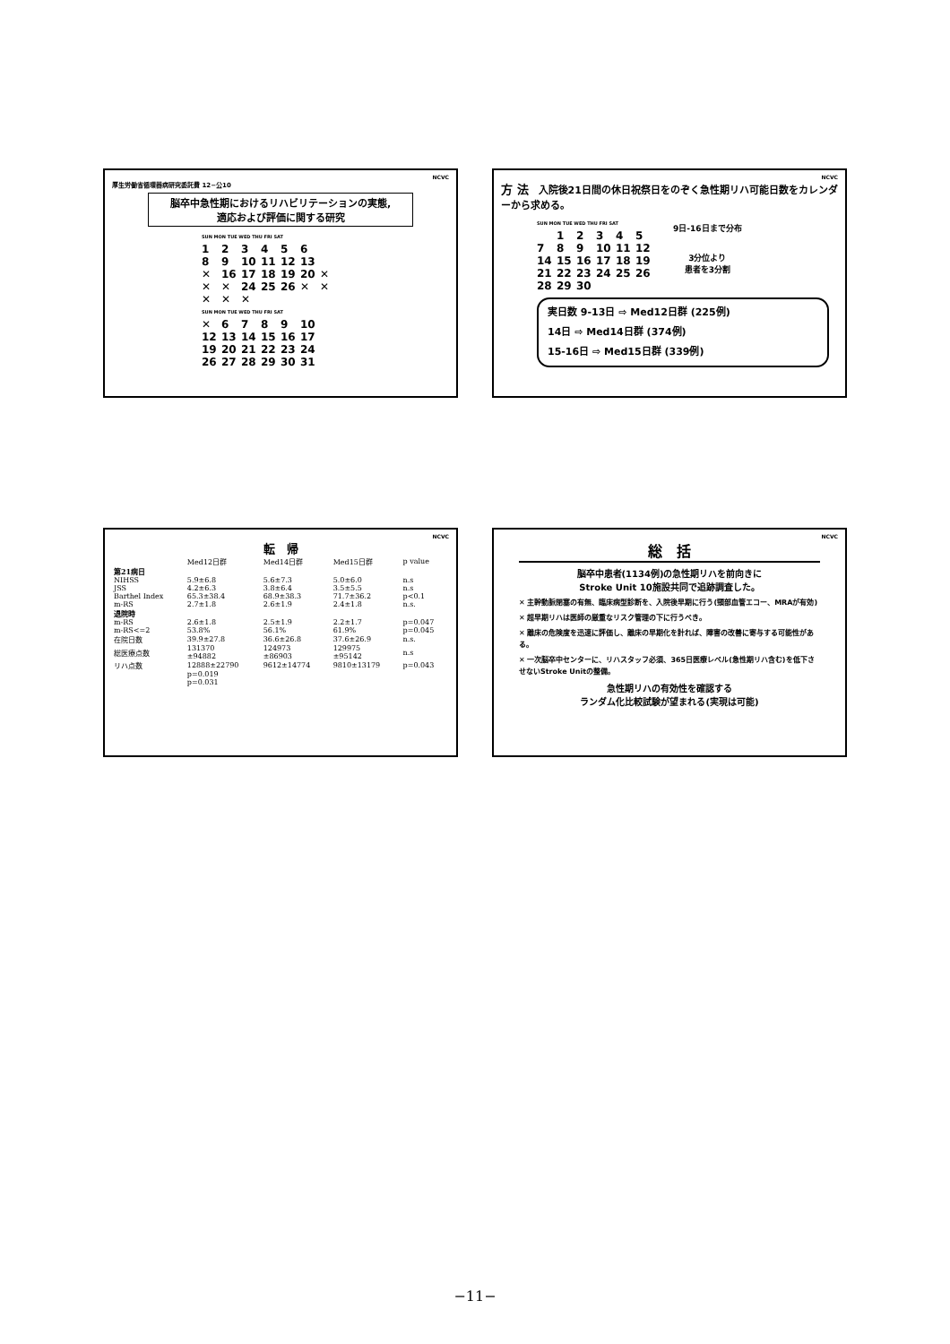NCVC
厚生労働省循環器病研究委託費 12−公10
脳卒中急性期におけるリハビリテーションの実態,
適応および評価に関する研究
SUN MON TUE WED THU FRI SAT
123456
8 9 10 11 12 13
✕ 16 17 18 19 20 ✕
✕ ✕ 24 25 26 ✕ ✕
✕ ✕ ✕
SUN MON TUE WED THU FRI SAT
✕ 6789 10
12 13 14 15 16 17
19 20 21 22 23 24
26 27 28 29 30 31
NCVC
方 法　入院後21日間の休日祝祭日をのぞく急性期リハ可能日数をカレンダーから求める。
SUN MON TUE WED THU FRI SAT
12345
7 8 9 10 11 12
14 15 16 17 18 19
21 22 23 24 25 26
28 29 30
9日-16日まで分布
3分位より
患者を3分割
実日数 9-13日 ⇨ Med12日群 (225例)
14日 ⇨ Med14日群 (374例)
15-16日 ⇨ Med15日群 (339例)
NCVC
転　帰
| | Med12日群 | Med14日群 | Med15日群 | p value |
| --- | --- | --- | --- | --- |
| 第21病日 | | | | |
| NIHSS | 5.9±6.8 | 5.6±7.3 | 5.0±6.0 | n.s |
| JSS | 4.2±6.3 | 3.8±6.4 | 3.5±5.5 | n.s |
| Barthel Index | 65.3±38.4 | 68.9±38.3 | 71.7±36.2 | p<0.1 |
| m-RS | 2.7±1.8 | 2.6±1.9 | 2.4±1.8 | n.s. |
| 退院時 | | | | |
| m-RS | 2.6±1.8 | 2.5±1.9 | 2.2±1.7 | p=0.047 |
| m-RS<=2 | 53.8% | 56.1% | 61.9% | p=0.045 |
| 在院日数 | 39.9±27.8 | 36.6±26.8 | 37.6±26.9 | n.s. |
| 総医療点数 | 131370 ±94882 | 124973 ±86903 | 129975 ±95142 | n.s |
| リハ点数 | 12888±22790 | 9612±14774 | 9810±13179 | p=0.043 |
| | p=0.019 p=0.031 | | | |
NCVC
総　括
脳卒中患者(1134例)の急性期リハを前向きに
Stroke Unit 10施設共同で追跡調査した。
✕ 主幹動脈閉塞の有無、臨床病型診断を、入院後早期に行う(頸部血管エコー、MRAが有効)
✕ 超早期リハは医師の厳重なリスク管理の下に行うべき。
✕ 離床の危険度を迅速に評価し、離床の早期化を計れば、障害の改善に寄与する可能性がある。
✕ 一次脳卒中センターに、リハスタッフ必須、365日医療レベル(急性期リハ含む)を低下させないStroke Unitの整備。
急性期リハの有効性を確認する
ランダム化比較試験が望まれる(実現は可能)
−11−